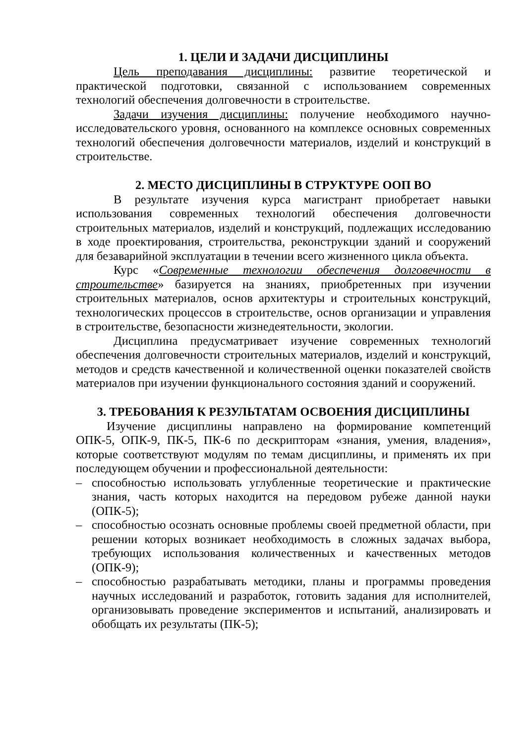1. ЦЕЛИ И ЗАДАЧИ ДИСЦИПЛИНЫ
Цель преподавания дисциплины: развитие теоретической и практической подготовки, связанной с использованием современных технологий обеспечения долговечности в строительстве.
Задачи изучения дисциплины: получение необходимого научно-исследовательского уровня, основанного на комплексе основных современных технологий обеспечения долговечности материалов, изделий и конструкций в строительстве.
2. МЕСТО ДИСЦИПЛИНЫ В СТРУКТУРЕ ООП ВО
В результате изучения курса магистрант приобретает навыки использования современных технологий обеспечения долговечности строительных материалов, изделий и конструкций, подлежащих исследованию в ходе проектирования, строительства, реконструкции зданий и сооружений для безаварийной эксплуатации в течении всего жизненного цикла объекта.
Курс «Современные технологии обеспечения долговечности в строительстве» базируется на знаниях, приобретенных при изучении строительных материалов, основ архитектуры и строительных конструкций, технологических процессов в строительстве, основ организации и управления в строительстве, безопасности жизнедеятельности, экологии.
Дисциплина предусматривает изучение современных технологий обеспечения долговечности строительных материалов, изделий и конструкций, методов и средств качественной и количественной оценки показателей свойств материалов при изучении функционального состояния зданий и сооружений.
3. ТРЕБОВАНИЯ К РЕЗУЛЬТАТАМ ОСВОЕНИЯ ДИСЦИПЛИНЫ
Изучение дисциплины направлено на формирование компетенций ОПК-5, ОПК-9, ПК-5, ПК-6 по дескрипторам «знания, умения, владения», которые соответствуют модулям по темам дисциплины, и применять их при последующем обучении и профессиональной деятельности:
– способностью использовать углубленные теоретические и практические знания, часть которых находится на передовом рубеже данной науки (ОПК-5);
– способностью осознать основные проблемы своей предметной области, при решении которых возникает необходимость в сложных задачах выбора, требующих использования количественных и качественных методов (ОПК-9);
– способностью разрабатывать методики, планы и программы проведения научных исследований и разработок, готовить задания для исполнителей, организовывать проведение экспериментов и испытаний, анализировать и обобщать их результаты (ПК-5);